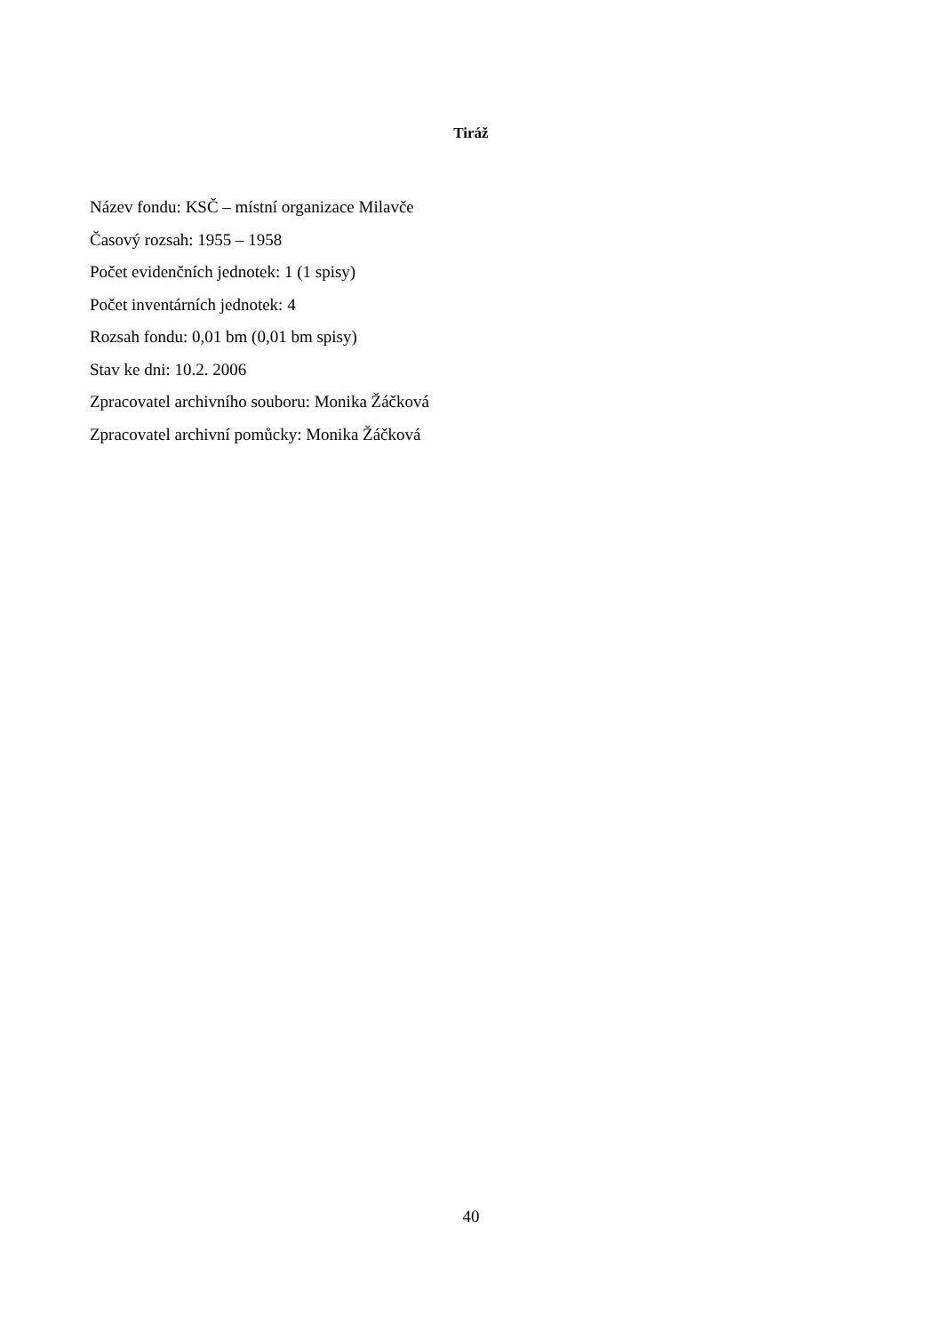Tiráž
Název fondu: KSČ – místní organizace Milavče
Časový rozsah: 1955 – 1958
Počet evidenčních jednotek: 1 (1 spisy)
Počet inventárních jednotek: 4
Rozsah fondu: 0,01 bm (0,01 bm spisy)
Stav ke dni: 10.2. 2006
Zpracovatel archivního souboru: Monika Žáčková
Zpracovatel archivní pomůcky: Monika Žáčková
40